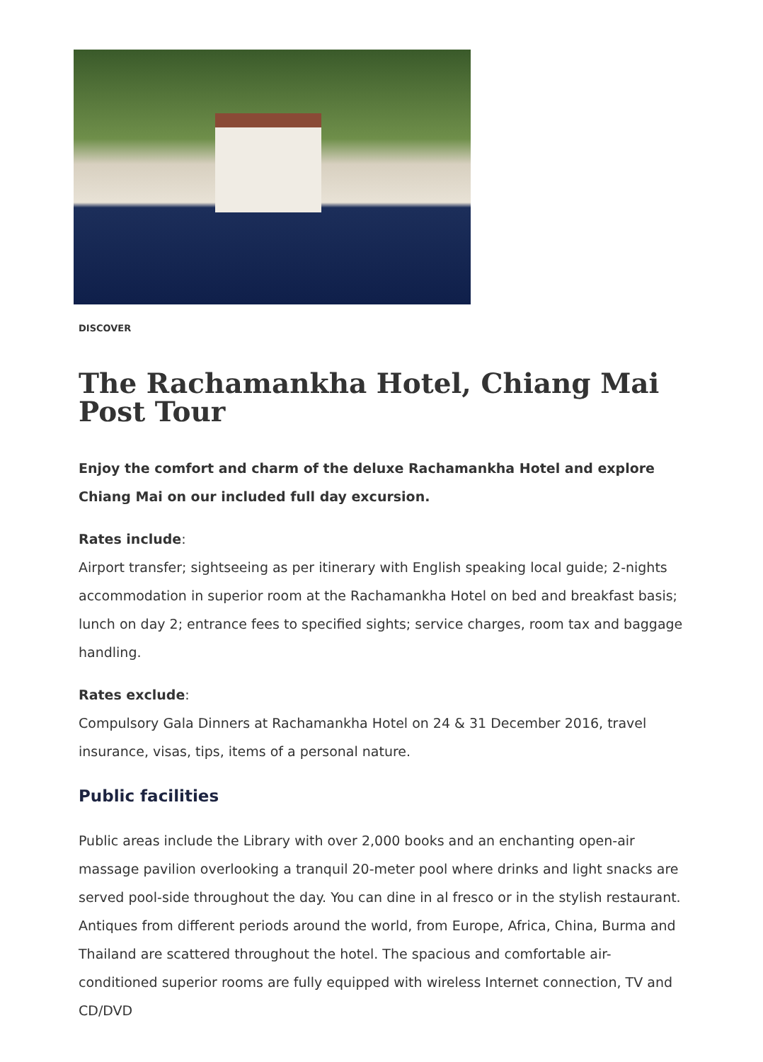DISCOVER
The Rachamankha Hotel, Chiang Mai Post Tour
Enjoy the comfort and charm of the deluxe Rachamankha Hotel and explore Chiang Mai on our included full day excursion.
Rates include:
Airport transfer; sightseeing as per itinerary with English speaking local guide; 2-nights accommodation in superior room at the Rachamankha Hotel on bed and breakfast basis; lunch on day 2; entrance fees to specified sights; service charges, room tax and baggage handling.
Rates exclude:
Compulsory Gala Dinners at Rachamankha Hotel on 24 & 31 December 2016, travel insurance, visas, tips, items of a personal nature.
Public facilities
Public areas include the Library with over 2,000 books and an enchanting open-air massage pavilion overlooking a tranquil 20-meter pool where drinks and light snacks are served pool-side throughout the day. You can dine in al fresco or in the stylish restaurant. Antiques from different periods around the world, from Europe, Africa, China, Burma and Thailand are scattered throughout the hotel. The spacious and comfortable air-conditioned superior rooms are fully equipped with wireless Internet connection, TV and CD/DVD